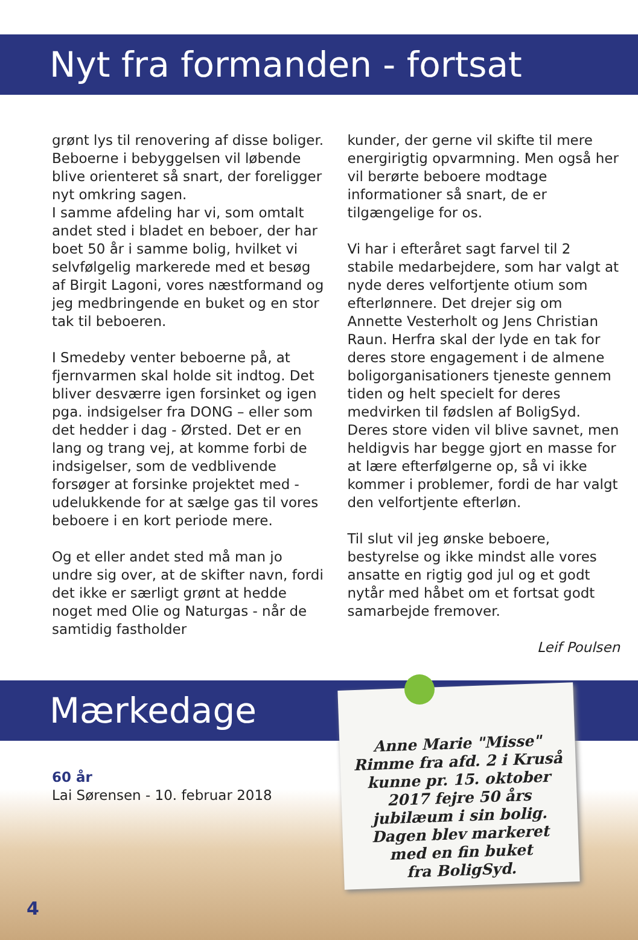Nyt fra formanden - fortsat
grønt lys til renovering af disse boliger. Beboerne i bebyggelsen vil løbende blive orienteret så snart, der foreligger nyt omkring sagen.
I samme afdeling har vi, som omtalt andet sted i bladet en beboer, der har boet 50 år i samme bolig, hvilket vi selvfølgelig markerede med et besøg af Birgit Lagoni, vores næstformand og jeg medbringende en buket og en stor tak til beboeren.
I Smedeby venter beboerne på, at fjernvarmen skal holde sit indtog. Det bliver desværre igen forsinket og igen pga. indsigelser fra DONG – eller som det hedder i dag - Ørsted. Det er en lang og trang vej, at komme forbi de indsigelser, som de vedblivende forsøger at forsinke projektet med - udelukkende for at sælge gas til vores beboere i en kort periode mere.
Og et eller andet sted må man jo undre sig over, at de skifter navn, fordi det ikke er særligt grønt at hedde noget med Olie og Naturgas - når de samtidig fastholder
kunder, der gerne vil skifte til mere energirigtig opvarmning. Men også her vil berørte beboere modtage informationer så snart, de er tilgængelige for os.
Vi har i efteråret sagt farvel til 2 stabile medarbejdere, som har valgt at nyde deres velfortjente otium som efterlønnere. Det drejer sig om Annette Vesterholt og Jens Christian Raun. Herfra skal der lyde en tak for deres store engagement i de almene boligorganisationers tjeneste gennem tiden og helt specielt for deres medvirken til fødslen af BoligSyd. Deres store viden vil blive savnet, men heldigvis har begge gjort en masse for at lære efterfølgerne op, så vi ikke kommer i problemer, fordi de har valgt den velfortjente efterløn.
Til slut vil jeg ønske beboere, bestyrelse og ikke mindst alle vores ansatte en rigtig god jul og et godt nytår med håbet om et fortsat godt samarbejde fremover.
Leif Poulsen
Mærkedage
60 år
Lai Sørensen - 10. februar 2018
Anne Marie "Misse"
Rimme fra afd. 2 i Kruså
kunne pr. 15. oktober
2017 fejre 50 års
jubilæum i sin bolig.
Dagen blev markeret
med en fin buket
fra BoligSyd.
4